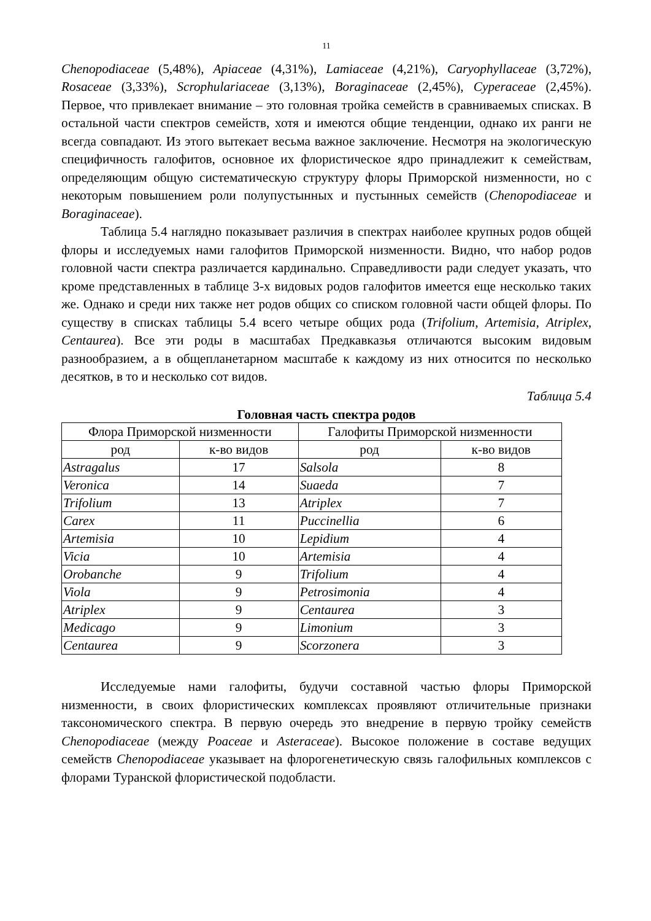11
Chenopodiaceae (5,48%), Apiaceae (4,31%), Lamiaceae (4,21%), Caryophyllaceae (3,72%), Rosaceae (3,33%), Scrophulariaceae (3,13%), Boraginaceae (2,45%), Cyperaceae (2,45%). Первое, что привлекает внимание – это головная тройка семейств в сравниваемых списках. В остальной части спектров семейств, хотя и имеются общие тенденции, однако их ранги не всегда совпадают. Из этого вытекает весьма важное заключение. Несмотря на экологическую специфичность галофитов, основное их флористическое ядро принадлежит к семействам, определяющим общую систематическую структуру флоры Приморской низменности, но с некоторым повышением роли полупустынных и пустынных семейств (Chenopodiaceae и Boraginaceae).
Таблица 5.4 наглядно показывает различия в спектрах наиболее крупных родов общей флоры и исследуемых нами галофитов Приморской низменности. Видно, что набор родов головной части спектра различается кардинально. Справедливости ради следует указать, что кроме представленных в таблице 3-х видовых родов галофитов имеется еще несколько таких же. Однако и среди них также нет родов общих со списком головной части общей флоры. По существу в списках таблицы 5.4 всего четыре общих рода (Trifolium, Artemisia, Atriplex, Centaurea). Все эти роды в масштабах Предкавказья отличаются высоким видовым разнообразием, а в общепланетарном масштабе к каждому из них относится по несколько десятков, в то и несколько сот видов.
Таблица 5.4
Головная часть спектра родов
| Флора Приморской низменности | | Галофиты Приморской низменности | |
| --- | --- | --- | --- |
| род | к-во видов | род | к-во видов |
| Astragalus | 17 | Salsola | 8 |
| Veronica | 14 | Suaeda | 7 |
| Trifolium | 13 | Atriplex | 7 |
| Carex | 11 | Puccinellia | 6 |
| Artemisia | 10 | Lepidium | 4 |
| Vicia | 10 | Artemisia | 4 |
| Orobanche | 9 | Trifolium | 4 |
| Viola | 9 | Petrosimonia | 4 |
| Atriplex | 9 | Centaurea | 3 |
| Medicago | 9 | Limonium | 3 |
| Centaurea | 9 | Scorzonera | 3 |
Исследуемые нами галофиты, будучи составной частью флоры Приморской низменности, в своих флористических комплексах проявляют отличительные признаки таксономического спектра. В первую очередь это внедрение в первую тройку семейств Chenopodiaceae (между Poaceae и Asteraceae). Высокое положение в составе ведущих семейств Chenopodiaceae указывает на флорогенетическую связь галофильных комплексов с флорами Туранской флористической подобласти.